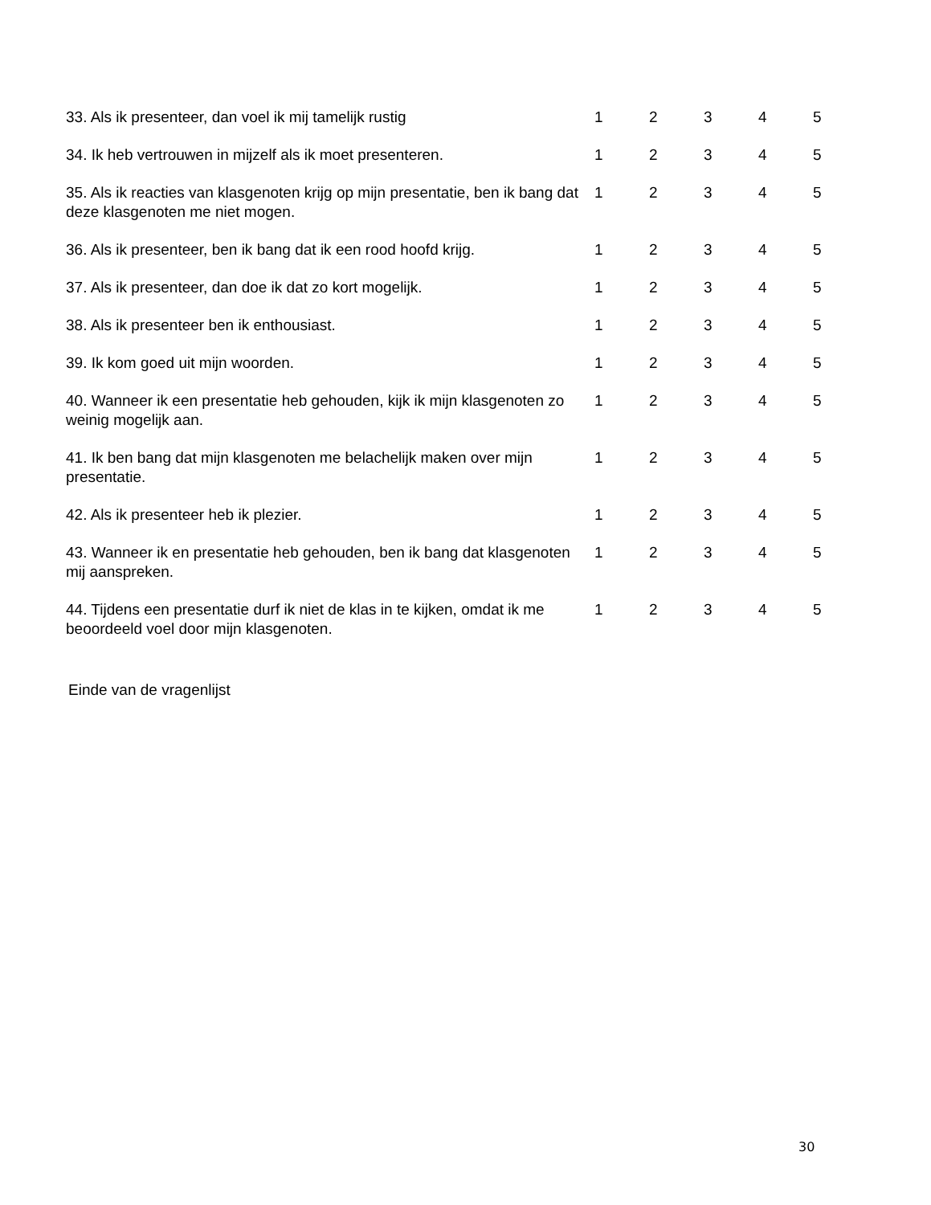| 33. Als ik presenteer, dan voel ik mij tamelijk rustig | 1 | 2 | 3 | 4 | 5 |
| 34. Ik heb vertrouwen in mijzelf als ik moet presenteren. | 1 | 2 | 3 | 4 | 5 |
| 35. Als ik reacties van klasgenoten krijg op mijn presentatie, ben ik bang dat deze klasgenoten me niet mogen. | 1 | 2 | 3 | 4 | 5 |
| 36. Als ik presenteer, ben ik bang dat ik een rood hoofd krijg. | 1 | 2 | 3 | 4 | 5 |
| 37. Als ik presenteer, dan doe ik dat zo kort mogelijk. | 1 | 2 | 3 | 4 | 5 |
| 38. Als ik presenteer ben ik enthousiast. | 1 | 2 | 3 | 4 | 5 |
| 39. Ik kom goed uit mijn woorden. | 1 | 2 | 3 | 4 | 5 |
| 40. Wanneer ik een presentatie heb gehouden, kijk ik mijn klasgenoten zo weinig mogelijk aan. | 1 | 2 | 3 | 4 | 5 |
| 41. Ik ben bang dat mijn klasgenoten me belachelijk maken over mijn presentatie. | 1 | 2 | 3 | 4 | 5 |
| 42. Als ik presenteer heb ik plezier. | 1 | 2 | 3 | 4 | 5 |
| 43. Wanneer ik en presentatie heb gehouden, ben ik bang dat klasgenoten mij aanspreken. | 1 | 2 | 3 | 4 | 5 |
| 44. Tijdens een presentatie durf ik niet de klas in te kijken, omdat ik me beoordeeld voel door mijn klasgenoten. | 1 | 2 | 3 | 4 | 5 |
Einde van de vragenlijst
30